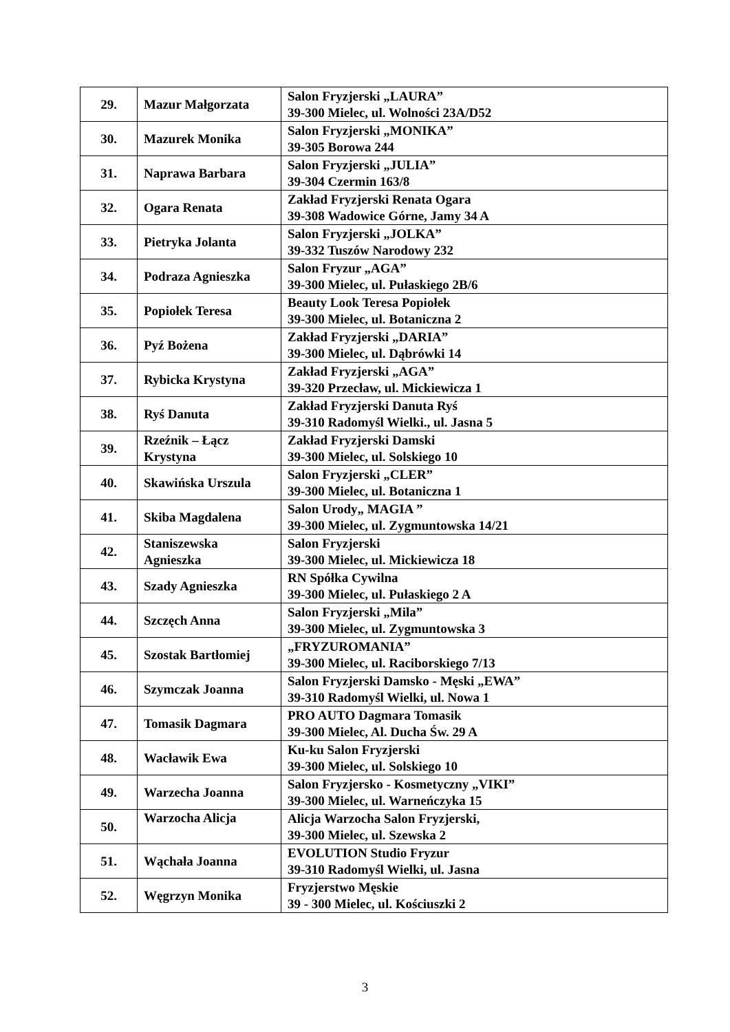| 29. | Mazur Małgorzata | Salon Fryzjerski „LAURA” 39-300 Mielec, ul. Wolności 23A/D52 |
| 30. | Mazurek Monika | Salon Fryzjerski „MONIKA” 39-305 Borowa 244 |
| 31. | Naprawa Barbara | Salon Fryzjerski „JULIA” 39-304 Czermin 163/8 |
| 32. | Ogara Renata | Zakład Fryzjerski Renata Ogara 39-308 Wadowice Górne, Jamy 34 A |
| 33. | Pietryka Jolanta | Salon Fryzjerski „JOLKA” 39-332 Tuszów Narodowy 232 |
| 34. | Podraza Agnieszka | Salon Fryzur „AGA” 39-300 Mielec, ul. Pułaskiego 2B/6 |
| 35. | Popiołek Teresa | Beauty Look Teresa Popiołek 39-300 Mielec, ul. Botaniczna 2 |
| 36. | Pyź Bożena | Zakład Fryzjerski „DARIA” 39-300 Mielec, ul. Dąbrówki 14 |
| 37. | Rybicka Krystyna | Zakład Fryzjerski „AGA” 39-320 Przecław, ul. Mickiewicza 1 |
| 38. | Ryś Danuta | Zakład Fryzjerski Danuta Ryś 39-310 Radomyśl Wielki., ul. Jasna 5 |
| 39. | Rzeźnik – Łącz Krystyna | Zakład Fryzjerski Damski 39-300 Mielec, ul. Solskiego 10 |
| 40. | Skawińska Urszula | Salon Fryzjerski „CLER” 39-300 Mielec, ul. Botaniczna 1 |
| 41. | Skiba Magdalena | Salon Urody„ MAGIA ” 39-300 Mielec, ul. Zygmuntowska 14/21 |
| 42. | Staniszewska Agnieszka | Salon Fryzjerski 39-300 Mielec, ul. Mickiewicza 18 |
| 43. | Szady Agnieszka | RN Spółka Cywilna 39-300 Mielec, ul. Pułaskiego 2 A |
| 44. | Szczęch Anna | Salon Fryzjerski „Mila” 39-300 Mielec, ul. Zygmuntowska 3 |
| 45. | Szostak Bartłomiej | „FRYZUROMANIA” 39-300 Mielec, ul. Raciborskiego 7/13 |
| 46. | Szymczak Joanna | Salon Fryzjerski Damsko - Męski „EWA” 39-310 Radomyśl Wielki, ul. Nowa 1 |
| 47. | Tomasik Dagmara | PRO AUTO Dagmara Tomasik 39-300 Mielec, Al. Ducha Św. 29 A |
| 48. | Wacławik Ewa | Ku-ku Salon Fryzjerski 39-300 Mielec, ul. Solskiego 10 |
| 49. | Warzecha Joanna | Salon Fryzjersko - Kosmetyczny „VIKI” 39-300 Mielec, ul. Warneńczyka 15 |
| 50. | Warzocha Alicja | Alicja Warzocha Salon Fryzjerski, 39-300 Mielec, ul. Szewska 2 |
| 51. | Wąchała Joanna | EVOLUTION Studio Fryzur 39-310 Radomyśl Wielki, ul. Jasna |
| 52. | Węgrzyn Monika | Fryzjerstwo Męskie 39 - 300 Mielec, ul. Kościuszki 2 |
3